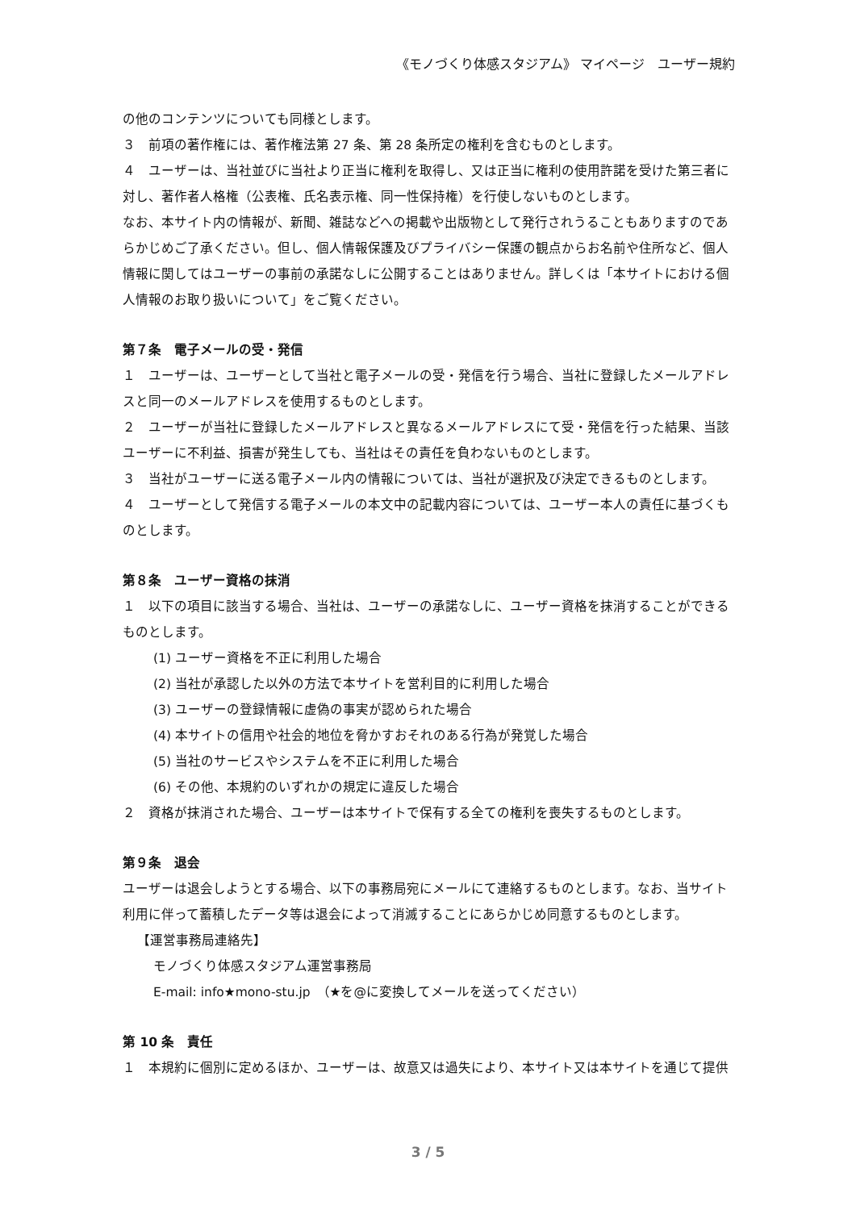《モノづくり体感スタジアム》 マイページ　ユーザー規約
の他のコンテンツについても同様とします。
３　前項の著作権には、著作権法第 27 条、第 28 条所定の権利を含むものとします。
４　ユーザーは、当社並びに当社より正当に権利を取得し、又は正当に権利の使用許諾を受けた第三者に対し、著作者人格権（公表権、氏名表示権、同一性保持権）を行使しないものとします。
なお、本サイト内の情報が、新聞、雑誌などへの掲載や出版物として発行されうることもありますのであらかじめご了承ください。但し、個人情報保護及びプライバシー保護の観点からお名前や住所など、個人情報に関してはユーザーの事前の承諾なしに公開することはありません。詳しくは「本サイトにおける個人情報のお取り扱いについて」をご覧ください。
第７条　電子メールの受・発信
１　ユーザーは、ユーザーとして当社と電子メールの受・発信を行う場合、当社に登録したメールアドレスと同一のメールアドレスを使用するものとします。
２　ユーザーが当社に登録したメールアドレスと異なるメールアドレスにて受・発信を行った結果、当該ユーザーに不利益、損害が発生しても、当社はその責任を負わないものとします。
３　当社がユーザーに送る電子メール内の情報については、当社が選択及び決定できるものとします。
４　ユーザーとして発信する電子メールの本文中の記載内容については、ユーザー本人の責任に基づくものとします。
第８条　ユーザー資格の抹消
１　以下の項目に該当する場合、当社は、ユーザーの承諾なしに、ユーザー資格を抹消することができるものとします。
(1) ユーザー資格を不正に利用した場合
(2) 当社が承認した以外の方法で本サイトを営利目的に利用した場合
(3) ユーザーの登録情報に虚偽の事実が認められた場合
(4) 本サイトの信用や社会的地位を脅かすおそれのある行為が発覚した場合
(5) 当社のサービスやシステムを不正に利用した場合
(6) その他、本規約のいずれかの規定に違反した場合
２　資格が抹消された場合、ユーザーは本サイトで保有する全ての権利を喪失するものとします。
第９条　退会
ユーザーは退会しようとする場合、以下の事務局宛にメールにて連絡するものとします。なお、当サイト利用に伴って蓄積したデータ等は退会によって消滅することにあらかじめ同意するものとします。
【運営事務局連絡先】
モノづくり体感スタジアム運営事務局
E-mail: info★mono-stu.jp　（★を@に変換してメールを送ってください）
第 10 条　責任
１　本規約に個別に定めるほか、ユーザーは、故意又は過失により、本サイト又は本サイトを通じて提供
3 / 5